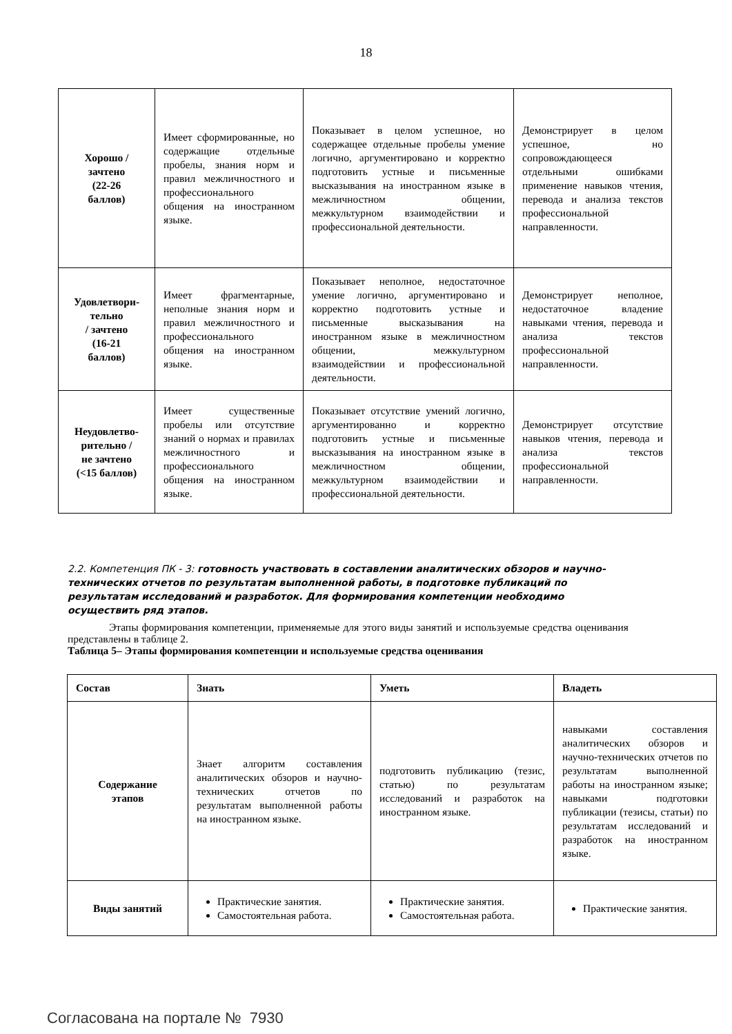18
| Хорошо / зачтено (22-26 баллов) | Имеет сформированные, но содержащие отдельные пробелы, знания норм и правил межличностного и профессионального общения на иностранном языке. | Показывает в целом успешное, но содержащее отдельные пробелы умение логично, аргументировано и корректно подготовить устные и письменные высказывания на иностранном языке в межличностном общении, межкультурном взаимодействии и профессиональной деятельности. | Демонстрирует в целом успешное, но сопровождающееся отдельными ошибками применение навыков чтения, перевода и анализа текстов профессиональной направленности. |
| Удовлетвори- тельно / зачтено (16-21 баллов) | Имеет фрагментарные, неполные знания норм и правил межличностного и профессионального общения на иностранном языке. | Показывает неполное, недостаточное умение логично, аргументировано и корректно подготовить устные и письменные высказывания на иностранном языке в межличностном общении, межкультурном взаимодействии и профессиональной деятельности. | Демонстрирует неполное, недостаточное владение навыками чтения, перевода и анализа текстов профессиональной направленности. |
| Неудовлетво- рительно / не зачтено (<15 баллов) | Имеет существенные пробелы или отсутствие знаний о нормах и правилах межличностного и профессионального общения на иностранном языке. | Показывает отсутствие умений логично, аргументированно и корректно подготовить устные и письменные высказывания на иностранном языке в межличностном общении, межкультурном взаимодействии и профессиональной деятельности. | Демонстрирует отсутствие навыков чтения, перевода и анализа текстов профессиональной направленности. |
2.2. Компетенция ПК - 3: готовность участвовать в составлении аналитических обзоров и научно-технических отчетов по результатам выполненной работы, в подготовке публикаций по результатам исследований и разработок. Для формирования компетенции необходимо осуществить ряд этапов.
Этапы формирования компетенции, применяемые для этого виды занятий и используемые средства оценивания представлены в таблице 2.
Таблица 5– Этапы формирования компетенции и используемые средства оценивания
| Состав | Знать | Уметь | Владеть |
| --- | --- | --- | --- |
| Содержание этапов | Знает алгоритм составления аналитических обзоров и научно-технических отчетов по результатам выполненной работы на иностранном языке. | подготовить публикацию (тезис, статью) по результатам исследований и разработок на иностранном языке. | навыками составления аналитических обзоров и научно-технических отчетов по результатам выполненной работы на иностранном языке; навыками подготовки публикации (тезисы, статьи) по результатам исследований и разработок на иностранном языке. |
| Виды занятий | Практические занятия. Самостоятельная работа. | Практические занятия. Самостоятельная работа. | Практические занятия. |
Согласована на портале № 7930